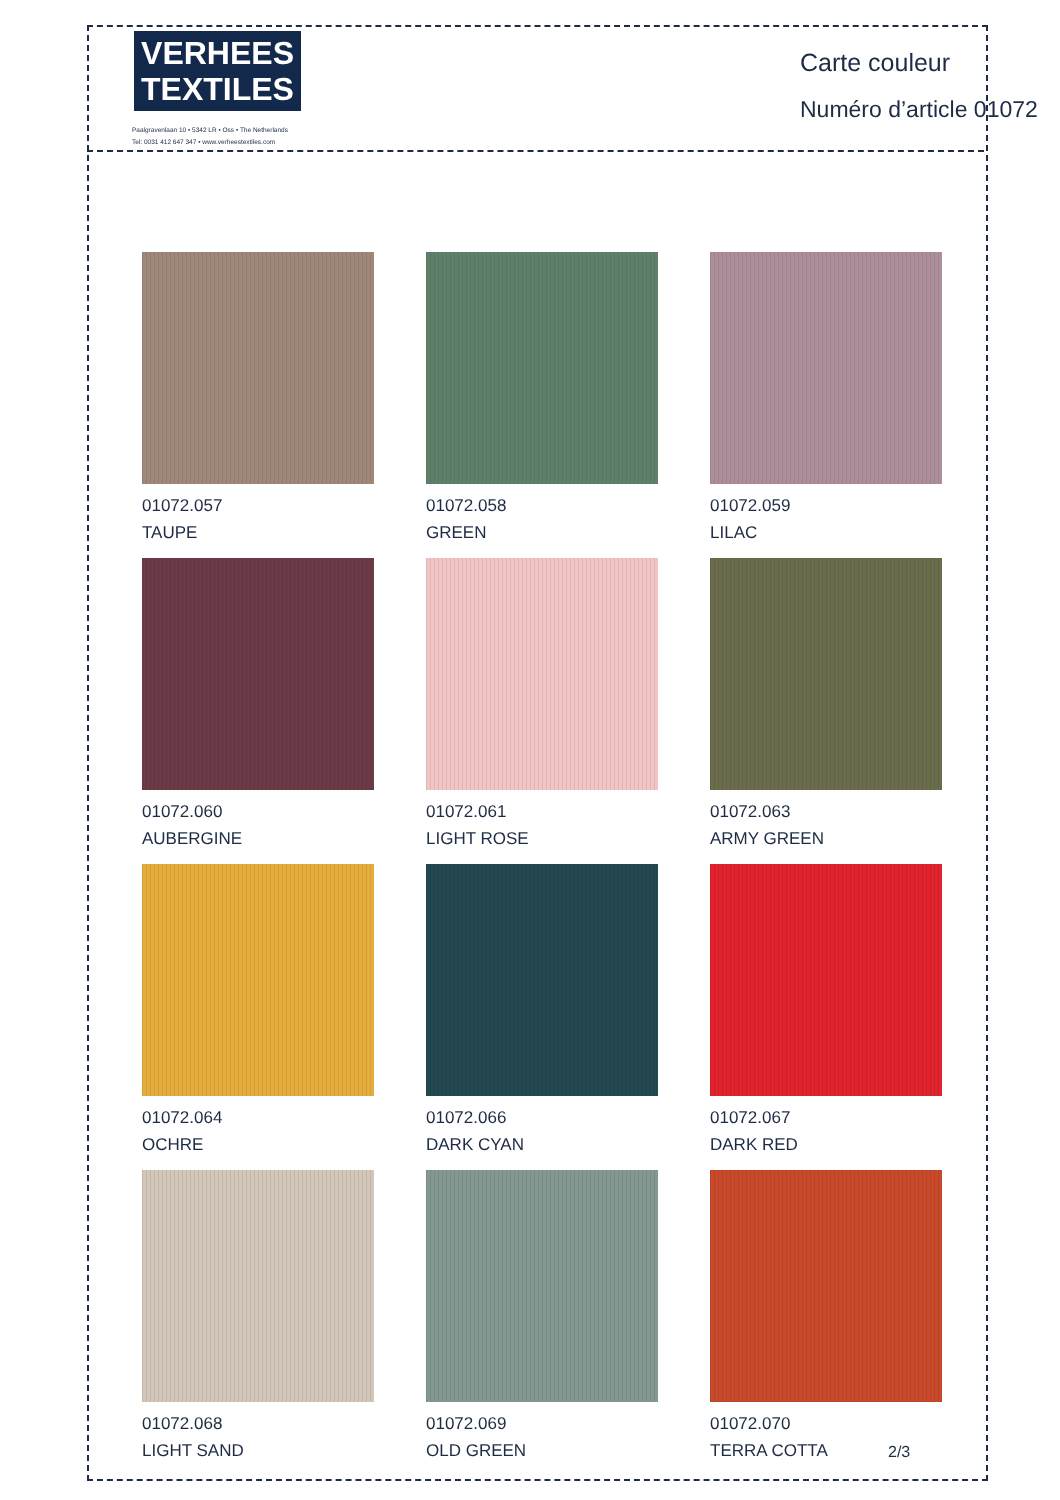VERHEES
TEXTILES
Paalgravenlaan 10 • 5342 LR • Oss • The Netherlands
Tel: 0031 412 647 347 • www.verheestextiles.com
Carte couleur
Numéro d’article 01072
01072.057
TAUPE
01072.058
GREEN
01072.059
LILAC
01072.060
AUBERGINE
01072.061
LIGHT ROSE
01072.063
ARMY GREEN
01072.064
OCHRE
01072.066
DARK CYAN
01072.067
DARK RED
01072.068
LIGHT SAND
01072.069
OLD GREEN
01072.070
TERRA COTTA
2/3